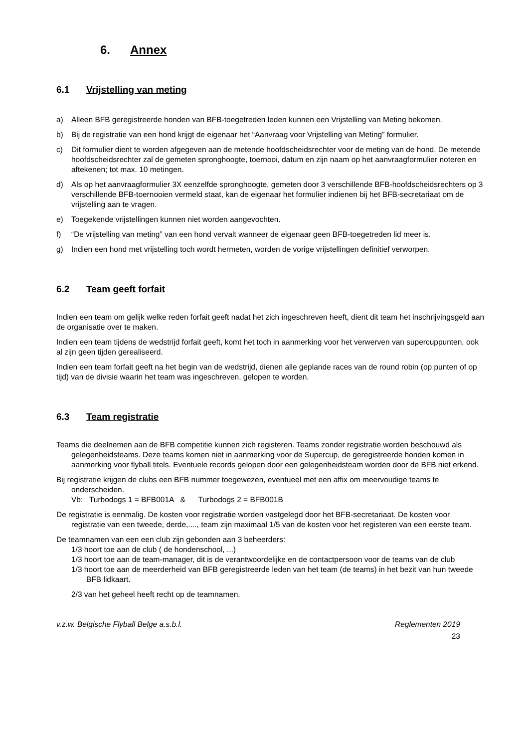6. Annex
6.1 Vrijstelling van meting
a) Alleen BFB geregistreerde honden van BFB-toegetreden leden kunnen een Vrijstelling van Meting bekomen.
b) Bij de registratie van een hond krijgt de eigenaar het “Aanvraag voor Vrijstelling van Meting” formulier.
c) Dit formulier dient te worden afgegeven aan de metende hoofdscheidsrechter voor de meting van de hond. De metende hoofdscheidsrechter zal de gemeten spronghoogte, toernooi, datum en zijn naam op het aanvraagformulier noteren en aftekenen; tot max. 10 metingen.
d) Als op het aanvraagformulier 3X eenzelfde spronghoogte, gemeten door 3 verschillende BFB-hoofdscheidsrechters op 3 verschillende BFB-toernooien vermeld staat, kan de eigenaar het formulier indienen bij het BFB-secretariaat om de vrijstelling aan te vragen.
e) Toegekende vrijstellingen kunnen niet worden aangevochten.
f) “De vrijstelling van meting” van een hond vervalt wanneer de eigenaar geen BFB-toegetreden lid meer is.
g) Indien een hond met vrijstelling toch wordt hermeten, worden de vorige vrijstellingen definitief verworpen.
6.2 Team geeft forfait
Indien een team om gelijk welke reden forfait geeft nadat het zich ingeschreven heeft, dient dit team het inschrijvingsgeld aan de organisatie over te maken.
Indien een team tijdens de wedstrijd forfait geeft, komt het toch in aanmerking voor het verwerven van supercuppunten, ook al zijn geen tijden gerealiseerd.
Indien een team forfait geeft na het begin van de wedstrijd, dienen alle geplande races van de round robin (op punten of op tijd) van de divisie waarin het team was ingeschreven, gelopen te worden.
6.3 Team registratie
Teams die deelnemen aan de BFB competitie kunnen zich registeren. Teams zonder registratie worden beschouwd als gelegenheidsteams. Deze teams komen niet in aanmerking voor de Supercup, de geregistreerde honden komen in aanmerking voor flyball titels. Eventuele records gelopen door een gelegenheidsteam worden door de BFB niet erkend.
Bij registratie krijgen de clubs een BFB nummer toegewezen, eventueel met een affix om meervoudige teams te onderscheiden.
Vb: Turbodogs 1 = BFB001A & Turbodogs 2 = BFB001B
De registratie is eenmalig. De kosten voor registratie worden vastgelegd door het BFB-secretariaat. De kosten voor registratie van een tweede, derde,...., team zijn maximaal 1/5 van de kosten voor het registeren van een eerste team.
De teamnamen van een een club zijn gebonden aan 3 beheerders:
1/3 hoort toe aan de club ( de hondenschool, ...)
1/3 hoort toe aan de team-manager, dit is de verantwoordelijke en de contactpersoon voor de teams van de club
1/3 hoort toe aan de meerderheid van BFB geregistreerde leden van het team (de teams) in het bezit van hun tweede BFB lidkaart.
2/3 van het geheel heeft recht op de teamnamen.
v.z.w. Belgische Flyball Belge a.s.b.l. Reglementen 2019
23